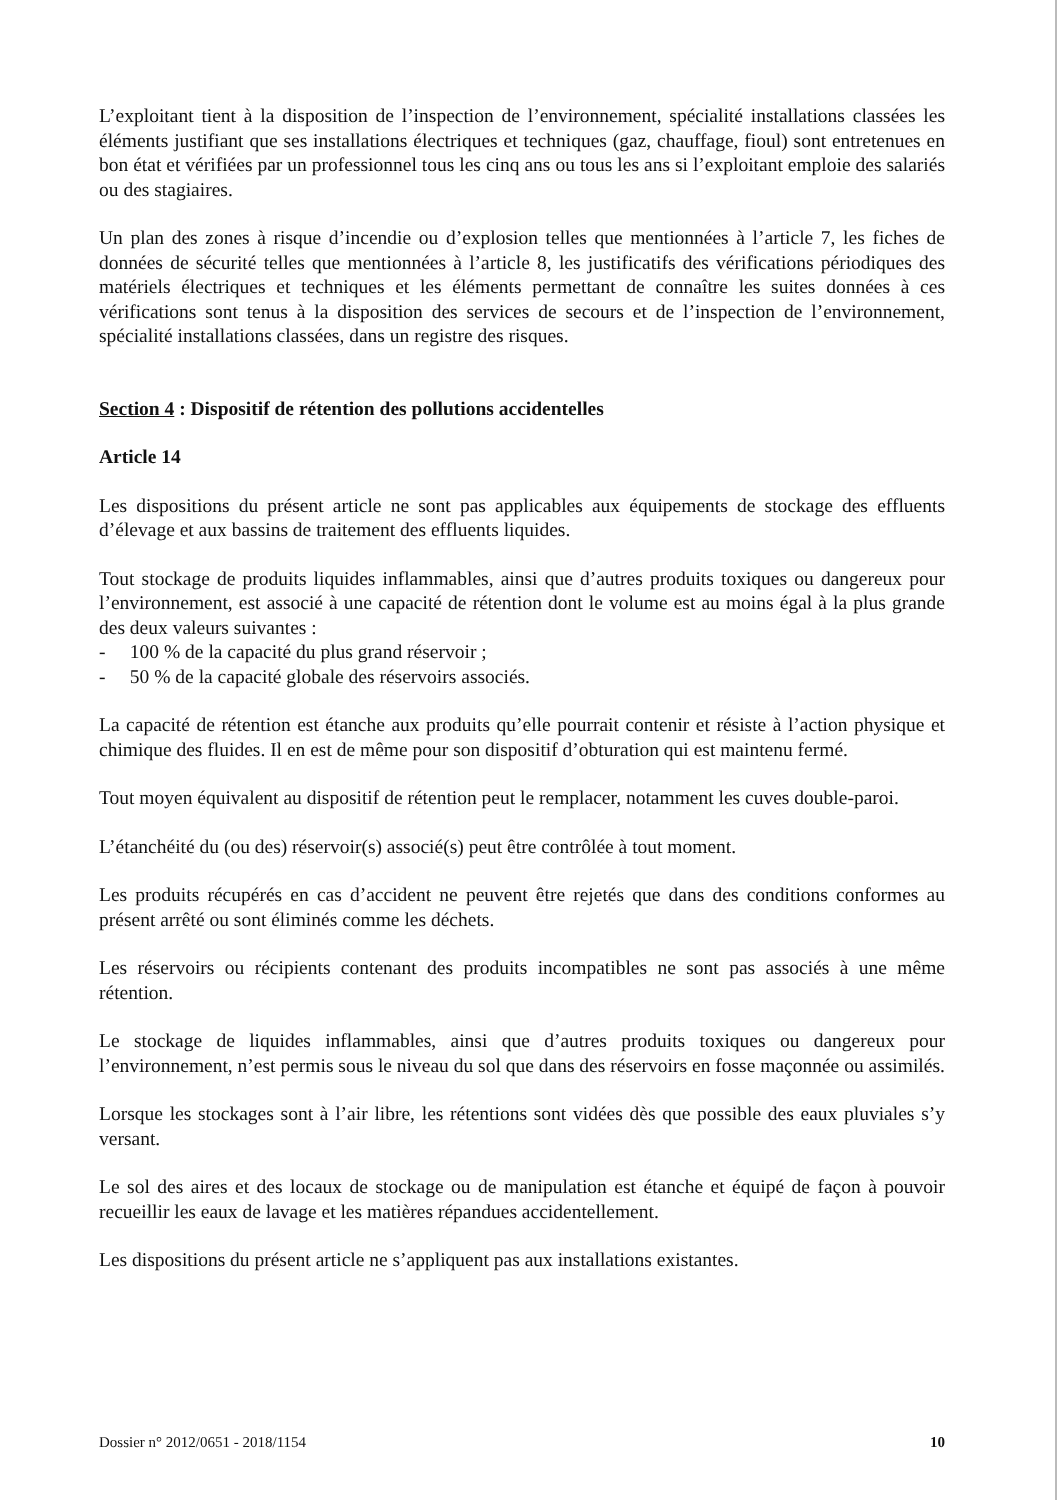L’exploitant tient à la disposition de l’inspection de l’environnement, spécialité installations classées les éléments justifiant que ses installations électriques et techniques (gaz, chauffage, fioul) sont entretenues en bon état et vérifiées par un professionnel tous les cinq ans ou tous les ans si l’exploitant emploie des salariés ou des stagiaires.
Un plan des zones à risque d’incendie ou d’explosion telles que mentionnées à l’article 7, les fiches de données de sécurité telles que mentionnées à l’article 8, les justificatifs des vérifications périodiques des matériels électriques et techniques et les éléments permettant de connaître les suites données à ces vérifications sont tenus à la disposition des services de secours et de l’inspection de l’environnement, spécialité installations classées, dans un registre des risques.
Section 4 : Dispositif de rétention des pollutions accidentelles
Article 14
Les dispositions du présent article ne sont pas applicables aux équipements de stockage des effluents d’élevage et aux bassins de traitement des effluents liquides.
Tout stockage de produits liquides inflammables, ainsi que d’autres produits toxiques ou dangereux pour l’environnement, est associé à une capacité de rétention dont le volume est au moins égal à la plus grande des deux valeurs suivantes :
- 100 % de la capacité du plus grand réservoir ;
- 50 % de la capacité globale des réservoirs associés.
La capacité de rétention est étanche aux produits qu’elle pourrait contenir et résiste à l’action physique et chimique des fluides. Il en est de même pour son dispositif d’obturation qui est maintenu fermé.
Tout moyen équivalent au dispositif de rétention peut le remplacer, notamment les cuves double-paroi.
L’étanchéité du (ou des) réservoir(s) associé(s) peut être contrôlée à tout moment.
Les produits récupérés en cas d’accident ne peuvent être rejetés que dans des conditions conformes au présent arrêté ou sont éliminés comme les déchets.
Les réservoirs ou récipients contenant des produits incompatibles ne sont pas associés à une même rétention.
Le stockage de liquides inflammables, ainsi que d’autres produits toxiques ou dangereux pour l’environnement, n’est permis sous le niveau du sol que dans des réservoirs en fosse maçonnée ou assimilés.
Lorsque les stockages sont à l’air libre, les rétentions sont vidées dès que possible des eaux pluviales s’y versant.
Le sol des aires et des locaux de stockage ou de manipulation est étanche et équipé de façon à pouvoir recueillir les eaux de lavage et les matières répandues accidentellement.
Les dispositions du présent article ne s’appliquent pas aux installations existantes.
Dossier n° 2012/0651 - 2018/1154 10